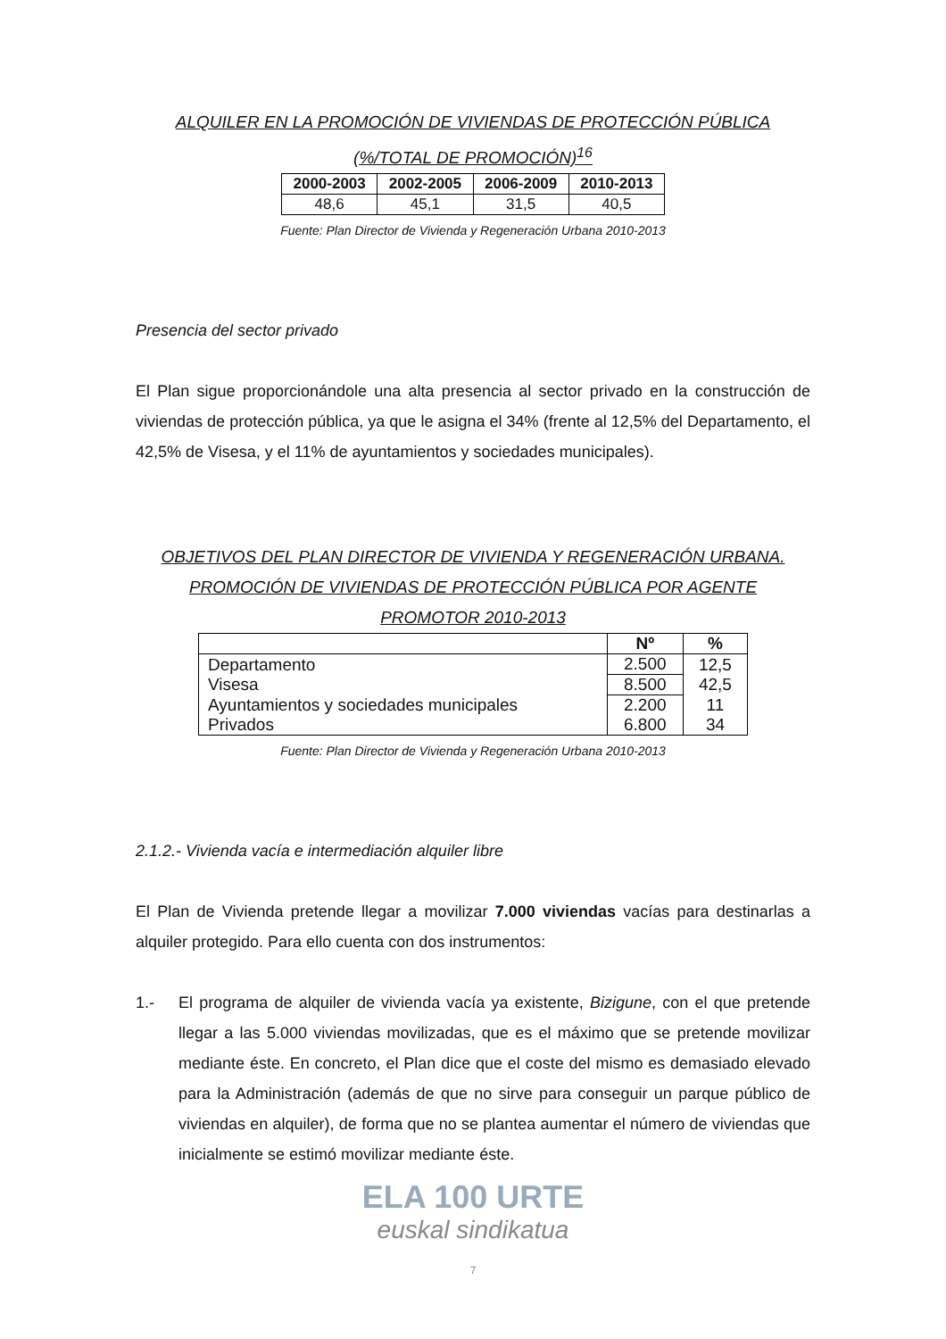ALQUILER EN LA PROMOCIÓN DE VIVIENDAS DE PROTECCIÓN PÚBLICA
(%/TOTAL DE PROMOCIÓN)<sup>16</sup>
| 2000-2003 | 2002-2005 | 2006-2009 | 2010-2013 |
| --- | --- | --- | --- |
| 48,6 | 45,1 | 31,5 | 40,5 |
Fuente: Plan Director de Vivienda y Regeneración Urbana 2010-2013
Presencia del sector privado
El Plan sigue proporcionándole una alta presencia al sector privado en la construcción de viviendas de protección pública, ya que le asigna el 34% (frente al 12,5% del Departamento, el 42,5% de Visesa, y el 11% de ayuntamientos y sociedades municipales).
OBJETIVOS DEL PLAN DIRECTOR DE VIVIENDA Y REGENERACIÓN URBANA.
PROMOCIÓN DE VIVIENDAS DE PROTECCIÓN PÚBLICA POR AGENTE
PROMOTOR 2010-2013
| | Nº | % |
| --- | --- | --- |
| Departamento | 2.500 | 12,5 |
| Visesa | 8.500 | 42,5 |
| Ayuntamientos y sociedades municipales | 2.200 | 11 |
| Privados | 6.800 | 34 |
Fuente: Plan Director de Vivienda y Regeneración Urbana 2010-2013
2.1.2.- Vivienda vacía e intermediación alquiler libre
El Plan de Vivienda pretende llegar a movilizar 7.000 viviendas vacías para destinarlas a alquiler protegido. Para ello cuenta con dos instrumentos:
1.- El programa de alquiler de vivienda vacía ya existente, Bizigune, con el que pretende llegar a las 5.000 viviendas movilizadas, que es el máximo que se pretende movilizar mediante éste. En concreto, el Plan dice que el coste del mismo es demasiado elevado para la Administración (además de que no sirve para conseguir un parque público de viviendas en alquiler), de forma que no se plantea aumentar el número de viviendas que inicialmente se estimó movilizar mediante éste.
ELA 100 URTE
euskal sindikatua
7